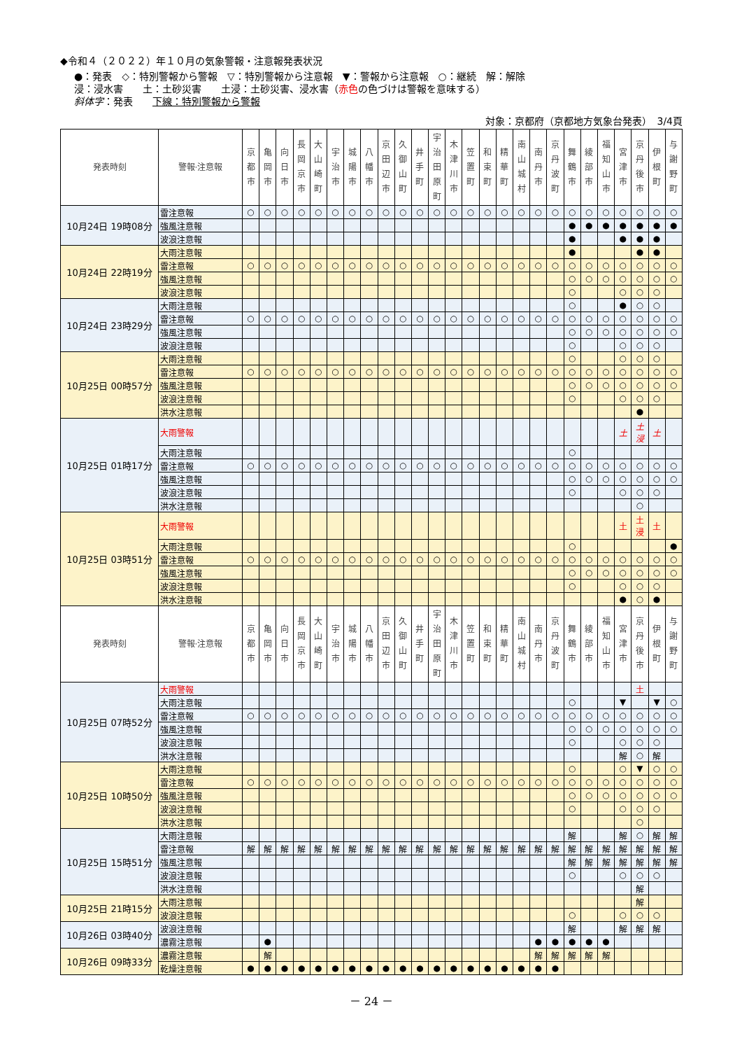◆令和４（２０２２）年１０月の気象警報・注意報発表状況
●：発表　◇：特別警報から警報　▽：特別警報から注意報　▼：警報から注意報　○：継続　解：解除
浸：浸水害　　土：土砂災害　　土浸：土砂災害、浸水害（赤色の色づけは警報を意味する）
斜体字：発表　　下線：特別警報から警報
対象：京都府（京都地方気象台発表）　3/4頁
| 発表時刻 | 警報·注意報 | 京 都 市 | 亀 岡 市 | 向 日 市 | 長 岡 京 市 | 大 山 崎 町 | 宇 治 市 | 城 陽 市 | 八 幡 市 | 京 田 辺 市 | 久 御 山 町 | 井 手 町 | 宇 治 田 原 町 | 木 津 川 市 | 笠 置 町 | 和 束 町 | 精 華 町 | 南 山 城 村 | 南 丹 市 | 京 丹 波 町 | 舞 鶴 市 | 綾 部 市 | 福 知 山 市 | 宮 津 市 | 京 丹 後 市 | 伊 根 町 | 与 謝 野 町 |
| --- | --- | --- | --- | --- | --- | --- | --- | --- | --- | --- | --- | --- | --- | --- | --- | --- | --- | --- | --- | --- | --- | --- | --- | --- | --- | --- | --- |
| 10月24日 19時08分 | 雷注意報 | ○ | ○ | ○ | ○ | ○ | ○ | ○ | ○ | ○ | ○ | ○ | ○ | ○ | ○ | ○ | ○ | ○ | ○ | ○ | ○ | ○ | ○ | ○ | ○ | ○ | ○ |
| | 強風注意報 | | | | | | | | | | | | | | | | | | | | ● | ● | ● | ● | ● | ● | ● |
| | 波浪注意報 | | | | | | | | | | | | | | | | | | | | ● | | | ● | ● | ● | |
| 10月24日 22時19分 | 大雨注意報 | | | | | | | | | | | | | | | | | | | | ● | | | | ● | ● | |
| | 雷注意報 | ○ | ○ | ○ | ○ | ○ | ○ | ○ | ○ | ○ | ○ | ○ | ○ | ○ | ○ | ○ | ○ | ○ | ○ | ○ | ○ | ○ | ○ | ○ | ○ | ○ | ○ |
| | 強風注意報 | | | | | | | | | | | | | | | | | | | | ○ | ○ | ○ | ○ | ○ | ○ | ○ |
| | 波浪注意報 | | | | | | | | | | | | | | | | | | | | ○ | | | ○ | ○ | ○ | |
| 10月24日 23時29分 | 大雨注意報 | | | | | | | | | | | | | | | | | | | | ○ | | | ● | ○ | ○ | |
| | 雷注意報 | ○ | ○ | ○ | ○ | ○ | ○ | ○ | ○ | ○ | ○ | ○ | ○ | ○ | ○ | ○ | ○ | ○ | ○ | ○ | ○ | ○ | ○ | ○ | ○ | ○ | ○ |
| | 強風注意報 | | | | | | | | | | | | | | | | | | | | ○ | ○ | ○ | ○ | ○ | ○ | ○ |
| | 波浪注意報 | | | | | | | | | | | | | | | | | | | | ○ | | | ○ | ○ | ○ | |
| 10月25日 00時57分 | 大雨注意報 | | | | | | | | | | | | | | | | | | | | ○ | | | ○ | ○ | ○ | |
| | 雷注意報 | ○ | ○ | ○ | ○ | ○ | ○ | ○ | ○ | ○ | ○ | ○ | ○ | ○ | ○ | ○ | ○ | ○ | ○ | ○ | ○ | ○ | ○ | ○ | ○ | ○ | ○ |
| | 強風注意報 | | | | | | | | | | | | | | | | | | | | ○ | ○ | ○ | ○ | ○ | ○ | ○ |
| | 波浪注意報 | | | | | | | | | | | | | | | | | | | | ○ | | | ○ | ○ | ○ | |
| | 洪水注意報 | | | | | | | | | | | | | | | | | | | | | | | | ● | | |
| 10月25日 01時17分 | 大雨警報 | | | | | | | | | | | | | | | | | | | | | | | 土 | 土 浸 | 土 | |
| | 大雨注意報 | | | | | | | | | | | | | | | | | | | | ○ | | | | | | |
| | 雷注意報 | ○ | ○ | ○ | ○ | ○ | ○ | ○ | ○ | ○ | ○ | ○ | ○ | ○ | ○ | ○ | ○ | ○ | ○ | ○ | ○ | ○ | ○ | ○ | ○ | ○ | ○ |
| | 強風注意報 | | | | | | | | | | | | | | | | | | | | ○ | ○ | ○ | ○ | ○ | ○ | ○ |
| | 波浪注意報 | | | | | | | | | | | | | | | | | | | | ○ | | | ○ | ○ | ○ | |
| | 洪水注意報 | | | | | | | | | | | | | | | | | | | | | | | | ○ | | |
| 10月25日 03時51分 | 大雨警報 | | | | | | | | | | | | | | | | | | | | | | | 土 | 土 浸 | 土 | |
| | 大雨注意報 | | | | | | | | | | | | | | | | | | | | ○ | | | | | | ● |
| | 雷注意報 | ○ | ○ | ○ | ○ | ○ | ○ | ○ | ○ | ○ | ○ | ○ | ○ | ○ | ○ | ○ | ○ | ○ | ○ | ○ | ○ | ○ | ○ | ○ | ○ | ○ | ○ |
| | 強風注意報 | | | | | | | | | | | | | | | | | | | | ○ | ○ | ○ | ○ | ○ | ○ | ○ |
| | 波浪注意報 | | | | | | | | | | | | | | | | | | | | ○ | | | ○ | ○ | ○ | |
| | 洪水注意報 | | | | | | | | | | | | | | | | | | | | | | | ● | ○ | ● | |
| 発表時刻 | 警報·注意報 | 京 都 市 | 亀 岡 市 | 向 日 市 | 長 岡 京 市 | 大 山 崎 町 | 宇 治 市 | 城 陽 市 | 八 幡 市 | 京 田 辺 市 | 久 御 山 町 | 井 手 町 | 宇 治 田 原 町 | 木 津 川 市 | 笠 置 町 | 和 束 町 | 精 華 町 | 南 山 城 村 | 南 丹 市 | 京 丹 波 町 | 舞 鶴 市 | 綾 部 市 | 福 知 山 市 | 宮 津 市 | 京 丹 後 市 | 伊 根 町 | 与 謝 野 町 |
| 10月25日 07時52分 | 大雨警報 | | | | | | | | | | | | | | | | | | | | | | | | 土 | | |
| | 大雨注意報 | | | | | | | | | | | | | | | | | | | | ○ | | | ▼ | | ▼ | ○ |
| | 雷注意報 | ○ | ○ | ○ | ○ | ○ | ○ | ○ | ○ | ○ | ○ | ○ | ○ | ○ | ○ | ○ | ○ | ○ | ○ | ○ | ○ | ○ | ○ | ○ | ○ | ○ | ○ |
| | 強風注意報 | | | | | | | | | | | | | | | | | | | | ○ | ○ | ○ | ○ | ○ | ○ | ○ |
| | 波浪注意報 | | | | | | | | | | | | | | | | | | | | ○ | | | ○ | ○ | ○ | |
| | 洪水注意報 | | | | | | | | | | | | | | | | | | | | | | | 解 | ○ | 解 | |
| 10月25日 10時50分 | 大雨注意報 | | | | | | | | | | | | | | | | | | | | ○ | | | ○ | ▼ | ○ | ○ |
| | 雷注意報 | ○ | ○ | ○ | ○ | ○ | ○ | ○ | ○ | ○ | ○ | ○ | ○ | ○ | ○ | ○ | ○ | ○ | ○ | ○ | ○ | ○ | ○ | ○ | ○ | ○ | ○ |
| | 強風注意報 | | | | | | | | | | | | | | | | | | | | ○ | ○ | ○ | ○ | ○ | ○ | ○ |
| | 波浪注意報 | | | | | | | | | | | | | | | | | | | | ○ | | | ○ | ○ | ○ | |
| | 洪水注意報 | | | | | | | | | | | | | | | | | | | | | | | | ○ | | |
| 10月25日 15時51分 | 大雨注意報 | | | | | | | | | | | | | | | | | | | | 解 | | | 解 | ○ | 解 | 解 |
| | 雷注意報 | 解 | 解 | 解 | 解 | 解 | 解 | 解 | 解 | 解 | 解 | 解 | 解 | 解 | 解 | 解 | 解 | 解 | 解 | 解 | 解 | 解 | 解 | 解 | 解 | 解 | 解 |
| | 強風注意報 | | | | | | | | | | | | | | | | | | | | 解 | 解 | 解 | 解 | 解 | 解 | 解 |
| | 波浪注意報 | | | | | | | | | | | | | | | | | | | | ○ | | | ○ | ○ | ○ | |
| | 洪水注意報 | | | | | | | | | | | | | | | | | | | | | | | | 解 | | |
| 10月25日 21時15分 | 大雨注意報 | | | | | | | | | | | | | | | | | | | | | | | | 解 | | |
| | 波浪注意報 | | | | | | | | | | | | | | | | | | | | ○ | | | ○ | ○ | ○ | |
| 10月26日 03時40分 | 波浪注意報 | | | | | | | | | | | | | | | | | | | | 解 | | | 解 | 解 | 解 | |
| | 濃霧注意報 | | ● | | | | | | | | | | | | | | | | ● | ● | ● | ● | ● | | | | |
| 10月26日 09時33分 | 濃霧注意報 | | 解 | | | | | | | | | | | | | | | | 解 | 解 | 解 | 解 | 解 | | | | |
| | 乾燥注意報 | ● | ● | ● | ● | ● | ● | ● | ● | ● | ● | ● | ● | ● | ● | ● | ● | ● | ● | ● | | | | | | | |
－ 24 －